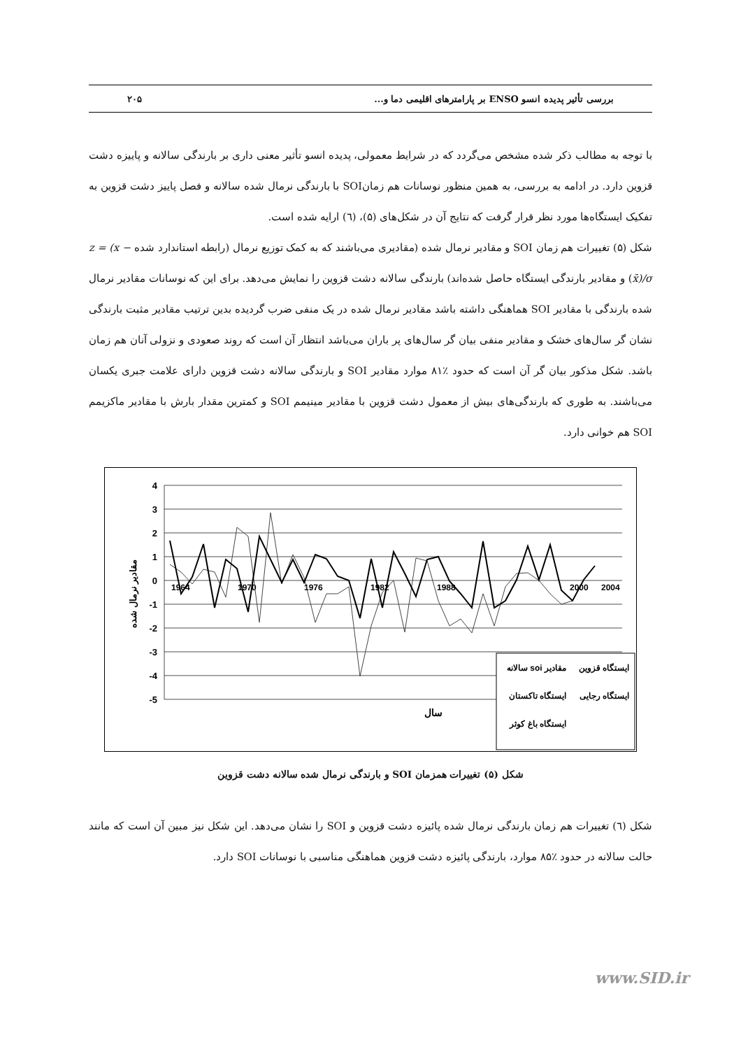بررسی تأثیر پدیده انسو ENSO بر پارامترهای اقلیمی دما و... ۲۰۵
با توجه به مطالب ذکر شده مشخص می‌گردد که در شرایط معمولی، پدیده انسو تأثیر معنی داری بر بارندگی سالانه و پاییزه دشت قزوین دارد. در ادامه به بررسی، به همین منظور نوسانات هم زمانSOI با بارندگی نرمال شده سالانه و فصل پاییز دشت قزوین به تفکیک ایستگاه‌ها مورد نظر قرار گرفت که نتایج آن در شکل‌های (۵)، (٦) ارایه شده است.
شکل (۵) تغییرات هم زمان SOI و مقادیر نرمال شده (مقادیری می‌باشند که به کمک توزیع نرمال (رابطه استاندارد شده z = (x − x̄)/σ) و مقادیر بارندگی ایستگاه حاصل شده‌اند) بارندگی سالانه دشت قزوین را نمایش می‌دهد. برای این که نوسانات مقادیر نرمال شده بارندگی با مقادیر SOI هماهنگی داشته باشد مقادیر نرمال شده در یک منفی ضرب گردیده بدین ترتیب مقادیر مثبت بارندگی نشان گر سال‌های خشک و مقادیر منفی بیان گر سال‌های پر باران می‌باشد انتظار آن است که روند صعودی و نزولی آنان هم زمان باشد. شکل مذکور بیان گر آن است که حدود ٪۸۱ موارد مقادیر SOI و بارندگی سالانه دشت قزوین دارای علامت جبری یکسان می‌باشند. به طوری که بارندگی‌های بیش از معمول دشت قزوین با مقادیر مینیمم SOI و کمترین مقدار بارش با مقادیر ماکزیمم SOI هم خوانی دارد.
4
3
2
1
0
-1
-2
-3
-4
-5
مقادیر نرمال شده
1964
1970
1976
1982
1988
2000
2004
ایستگاه قزوین
مقادیر soi سالانه
ایستگاه رجایی
ایستگاه تاکستان
ایستگاه باغ کوثر
سال
شکل (۵) تغییرات همزمان SOI و بارندگی نرمال شده سالانه دشت قزوین
شکل (٦) تغییرات هم زمان بارندگی نرمال شده پائیزه دشت قزوین و SOI را نشان می‌دهد. این شکل نیز مبین آن است که مانند حالت سالانه در حدود ٪۸۵ موارد، بارندگی پائیزه دشت قزوین هماهنگی مناسبی با نوسانات SOI دارد.
www.SID.ir